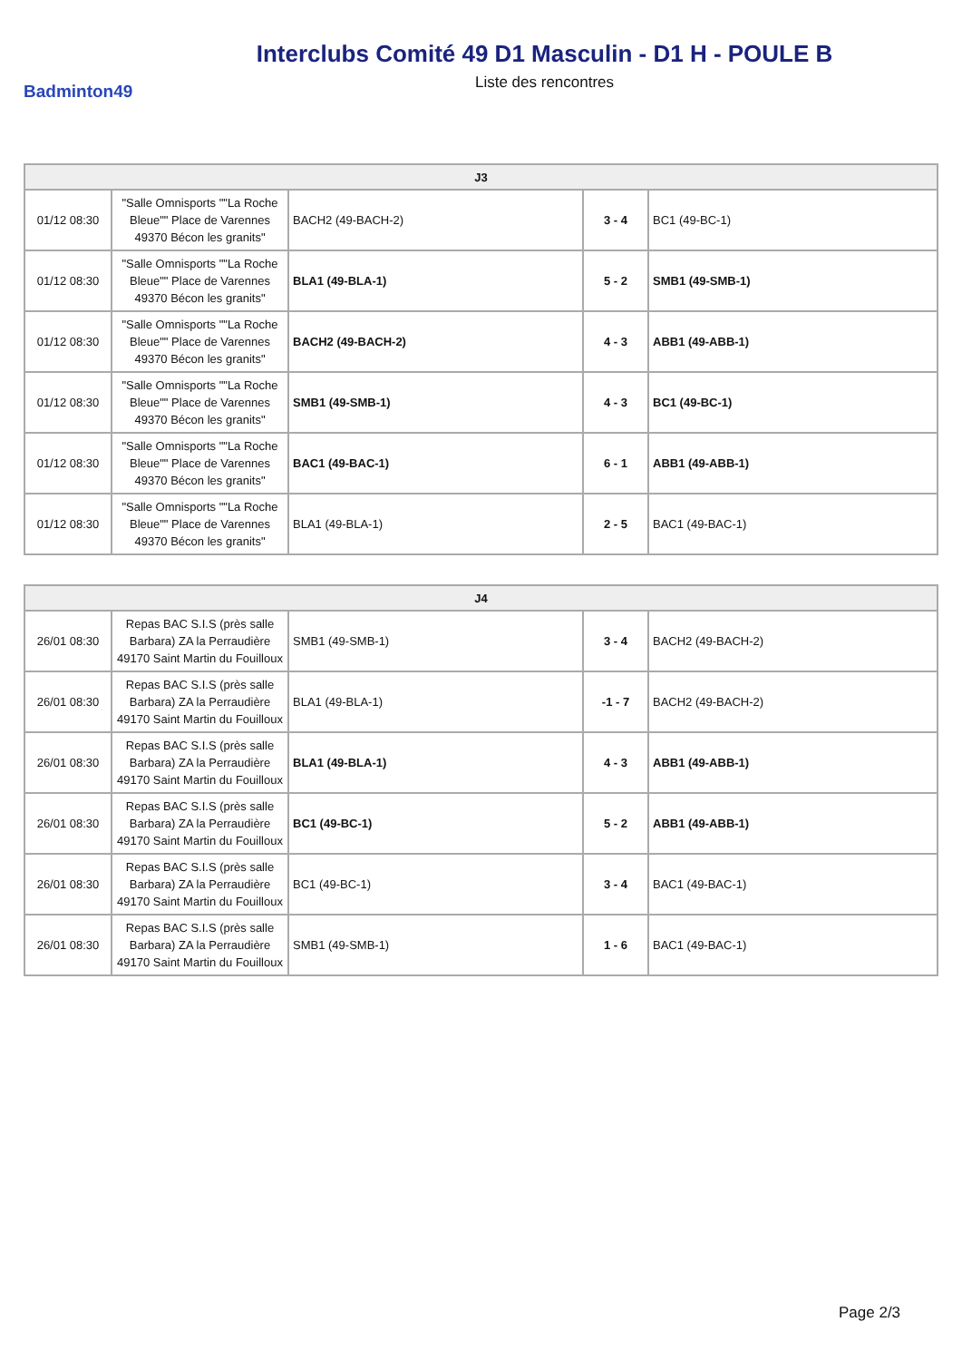Badminton49
Interclubs Comité 49 D1 Masculin - D1 H - POULE B
Liste des rencontres
| J3 | | | | |
| --- | --- | --- | --- | --- |
| 01/12 08:30 | "Salle Omnisports ""La Roche Bleue"" Place de Varennes 49370 Bécon les granits" | BACH2 (49-BACH-2) | 3 - 4 | BC1 (49-BC-1) |
| 01/12 08:30 | "Salle Omnisports ""La Roche Bleue"" Place de Varennes 49370 Bécon les granits" | BLA1 (49-BLA-1) | 5 - 2 | SMB1 (49-SMB-1) |
| 01/12 08:30 | "Salle Omnisports ""La Roche Bleue"" Place de Varennes 49370 Bécon les granits" | BACH2 (49-BACH-2) | 4 - 3 | ABB1 (49-ABB-1) |
| 01/12 08:30 | "Salle Omnisports ""La Roche Bleue"" Place de Varennes 49370 Bécon les granits" | SMB1 (49-SMB-1) | 4 - 3 | BC1 (49-BC-1) |
| 01/12 08:30 | "Salle Omnisports ""La Roche Bleue"" Place de Varennes 49370 Bécon les granits" | BAC1 (49-BAC-1) | 6 - 1 | ABB1 (49-ABB-1) |
| 01/12 08:30 | "Salle Omnisports ""La Roche Bleue"" Place de Varennes 49370 Bécon les granits" | BLA1 (49-BLA-1) | 2 - 5 | BAC1 (49-BAC-1) |
| J4 | | | | |
| --- | --- | --- | --- | --- |
| 26/01 08:30 | Repas BAC S.I.S (près salle Barbara) ZA la Perraudière 49170 Saint Martin du Fouilloux | SMB1 (49-SMB-1) | 3 - 4 | BACH2 (49-BACH-2) |
| 26/01 08:30 | Repas BAC S.I.S (près salle Barbara) ZA la Perraudière 49170 Saint Martin du Fouilloux | BLA1 (49-BLA-1) | -1 - 7 | BACH2 (49-BACH-2) |
| 26/01 08:30 | Repas BAC S.I.S (près salle Barbara) ZA la Perraudière 49170 Saint Martin du Fouilloux | BLA1 (49-BLA-1) | 4 - 3 | ABB1 (49-ABB-1) |
| 26/01 08:30 | Repas BAC S.I.S (près salle Barbara) ZA la Perraudière 49170 Saint Martin du Fouilloux | BC1 (49-BC-1) | 5 - 2 | ABB1 (49-ABB-1) |
| 26/01 08:30 | Repas BAC S.I.S (près salle Barbara) ZA la Perraudière 49170 Saint Martin du Fouilloux | BC1 (49-BC-1) | 3 - 4 | BAC1 (49-BAC-1) |
| 26/01 08:30 | Repas BAC S.I.S (près salle Barbara) ZA la Perraudière 49170 Saint Martin du Fouilloux | SMB1 (49-SMB-1) | 1 - 6 | BAC1 (49-BAC-1) |
Page 2/3